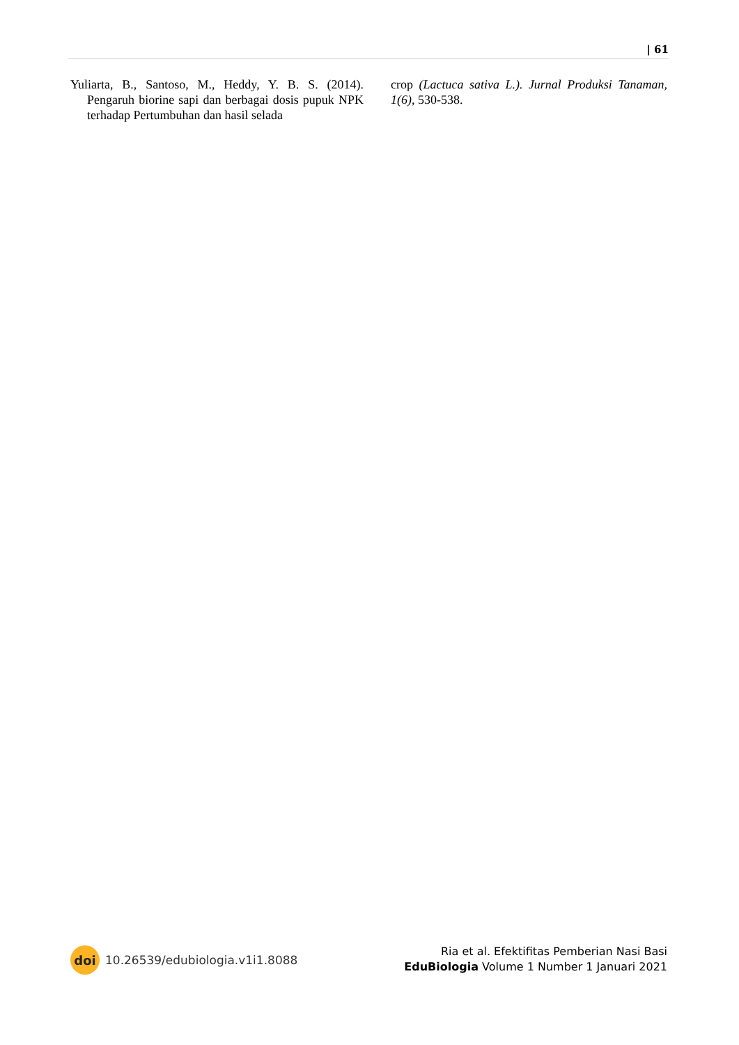| 61
Yuliarta, B., Santoso, M., Heddy, Y. B. S. (2014). Pengaruh biorine sapi dan berbagai dosis pupuk NPK terhadap Pertumbuhan dan hasil selada
crop (Lactuca sativa L.). Jurnal Produksi Tanaman, 1(6), 530-538.
doi 10.26539/edubiologia.v1i1.8088
Ria et al. Efektifitas Pemberian Nasi Basi
EduBiologia Volume 1 Number 1 Januari 2021